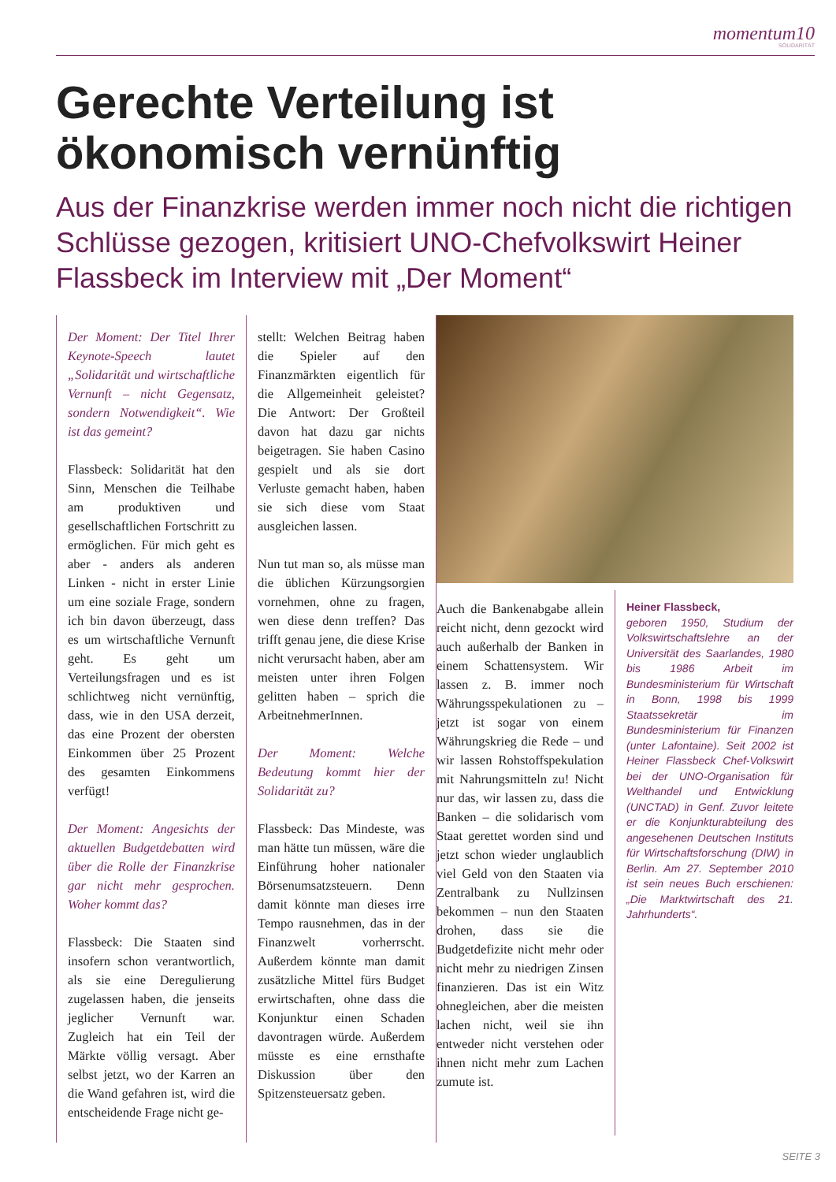momentum10
SOLIDARITÄT
Gerechte Verteilung ist
ökonomisch vernünftig
Aus der Finanzkrise werden immer noch nicht die richtigen Schlüsse gezogen, kritisiert UNO-Chefvolkswirt Heiner Flassbeck im Interview mit „Der Moment“
Der Moment: Der Titel Ihrer Keynote-Speech lautet „Solidarität und wirtschaftliche Vernunft – nicht Gegensatz, sondern Notwendigkeit“. Wie ist das gemeint?
Flassbeck: Solidarität hat den Sinn, Menschen die Teilhabe am produktiven und gesellschaftlichen Fortschritt zu ermöglichen. Für mich geht es aber - anders als anderen Linken - nicht in erster Linie um eine soziale Frage, sondern ich bin davon überzeugt, dass es um wirtschaftliche Vernunft geht. Es geht um Verteilungsfragen und es ist schlichtweg nicht vernünftig, dass, wie in den USA derzeit, das eine Prozent der obersten Einkommen über 25 Prozent des gesamten Einkommens verfügt!
Der Moment: Angesichts der aktuellen Budgetdebatten wird über die Rolle der Finanzkrise gar nicht mehr gesprochen. Woher kommt das?
Flassbeck: Die Staaten sind insofern schon verantwortlich, als sie eine Deregulierung zugelassen haben, die jenseits jeglicher Vernunft war. Zugleich hat ein Teil der Märkte völlig versagt. Aber selbst jetzt, wo der Karren an die Wand gefahren ist, wird die entscheidende Frage nicht ge-
stellt: Welchen Beitrag haben die Spieler auf den Finanzmärkten eigentlich für die Allgemeinheit geleistet? Die Antwort: Der Großteil davon hat dazu gar nichts beigetragen. Sie haben Casino gespielt und als sie dort Verluste gemacht haben, haben sie sich diese vom Staat ausgleichen lassen.
Nun tut man so, als müsse man die üblichen Kürzungsorgien vornehmen, ohne zu fragen, wen diese denn treffen? Das trifft genau jene, die diese Krise nicht verursacht haben, aber am meisten unter ihren Folgen gelitten haben – sprich die ArbeitnehmerInnen.
Der Moment: Welche Bedeutung kommt hier der Solidarität zu?
Flassbeck: Das Mindeste, was man hätte tun müssen, wäre die Einführung hoher nationaler Börsenumsatzsteuern. Denn damit könnte man dieses irre Tempo rausnehmen, das in der Finanzwelt vorherrscht. Außerdem könnte man damit zusätzliche Mittel fürs Budget erwirtschaften, ohne dass die Konjunktur einen Schaden davontragen würde. Außerdem müsste es eine ernsthafte Diskussion über den Spitzensteuersatz geben.
Auch die Bankenabgabe allein reicht nicht, denn gezockt wird auch außerhalb der Banken in einem Schattensystem. Wir lassen z. B. immer noch Währungsspekulationen zu – jetzt ist sogar von einem Währungskrieg die Rede – und wir lassen Rohstoffspekulation mit Nahrungsmitteln zu! Nicht nur das, wir lassen zu, dass die Banken – die solidarisch vom Staat gerettet worden sind und jetzt schon wieder unglaublich viel Geld von den Staaten via Zentralbank zu Nullzinsen bekommen – nun den Staaten drohen, dass sie die Budgetdefizite nicht mehr oder nicht mehr zu niedrigen Zinsen finanzieren. Das ist ein Witz ohnegleichen, aber die meisten lachen nicht, weil sie ihn entweder nicht verstehen oder ihnen nicht mehr zum Lachen zumute ist.
Heiner Flassbeck,
geboren 1950, Studium der Volkswirtschaftslehre an der Universität des Saarlandes, 1980 bis 1986 Arbeit im Bundesministerium für Wirtschaft in Bonn, 1998 bis 1999 Staatssekretär im Bundesministerium für Finanzen (unter Lafontaine). Seit 2002 ist Heiner Flassbeck Chef-Volkswirt bei der UNO-Organisation für Welthandel und Entwicklung (UNCTAD) in Genf. Zuvor leitete er die Konjunkturabteilung des angesehenen Deutschen Instituts für Wirtschaftsforschung (DIW) in Berlin. Am 27. September 2010 ist sein neues Buch erschienen: „Die Marktwirtschaft des 21. Jahrhunderts“.
SEITE 3